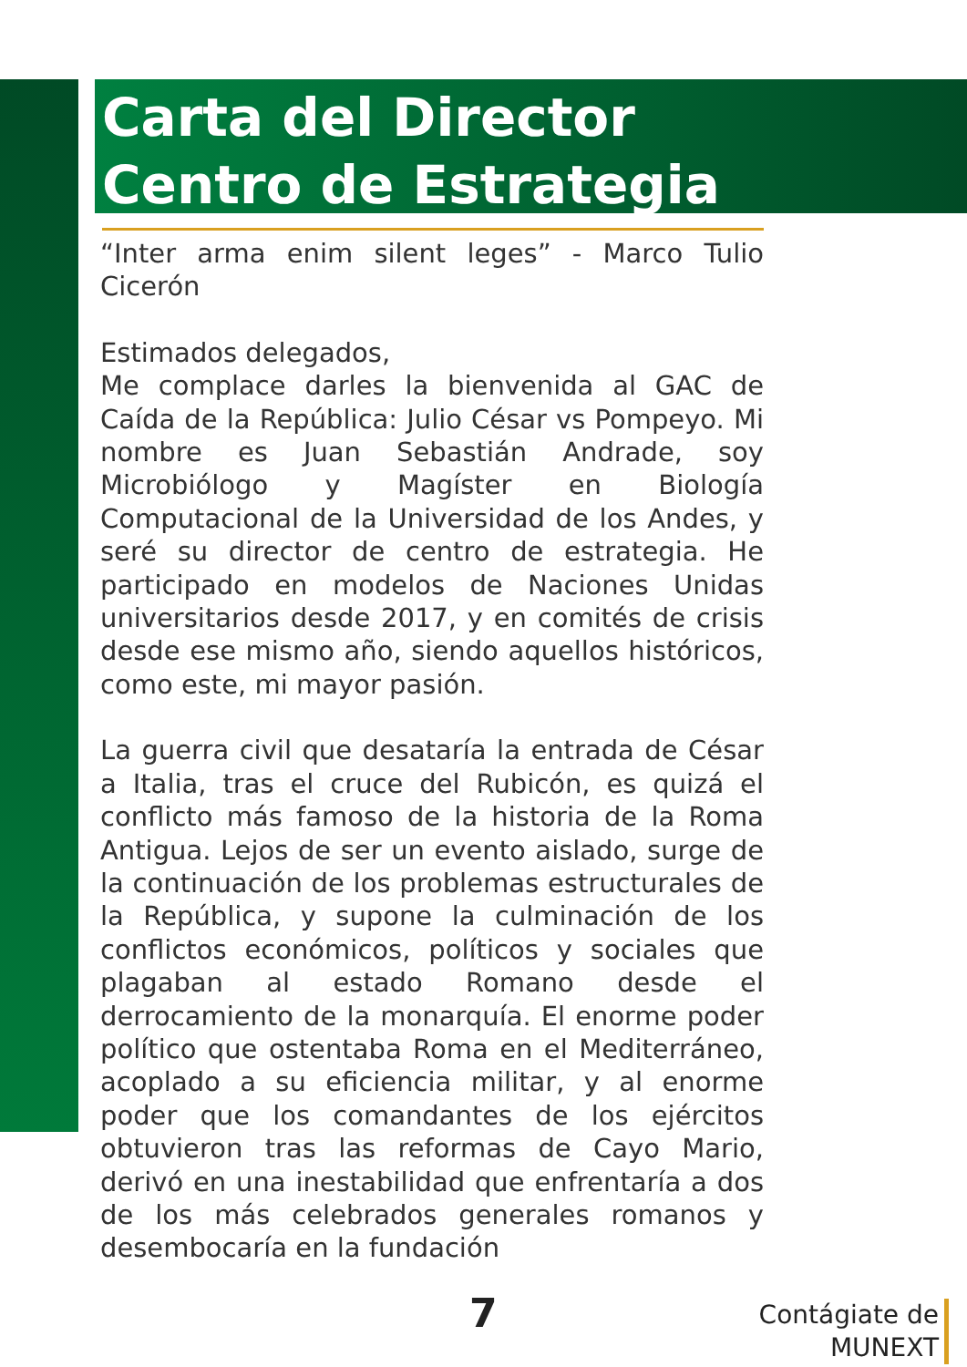Carta del Director
Centro de Estrategia
“Inter arma enim silent leges” - Marco Tulio Cicerón
Estimados delegados,
Me complace darles la bienvenida al GAC de Caída de la República: Julio César vs Pompeyo. Mi nombre es Juan Sebastián Andrade, soy Microbiólogo y Magíster en Biología Computacional de la Universidad de los Andes, y seré su director de centro de estrategia. He participado en modelos de Naciones Unidas universitarios desde 2017, y en comités de crisis desde ese mismo año, siendo aquellos históricos, como este, mi mayor pasión.
La guerra civil que desataría la entrada de César a Italia, tras el cruce del Rubicón, es quizá el conflicto más famoso de la historia de la Roma Antigua. Lejos de ser un evento aislado, surge de la continuación de los problemas estructurales de la República, y supone la culminación de los conflictos económicos, políticos y sociales que plagaban al estado Romano desde el derrocamiento de la monarquía. El enorme poder político que ostentaba Roma en el Mediterráneo, acoplado a su eficiencia militar, y al enorme poder que los comandantes de los ejércitos obtuvieron tras las reformas de Cayo Mario, derivó en una inestabilidad que enfrentaría a dos de los más celebrados generales romanos y desembocaría en la fundación
7
Contágiate de
MUNEXT